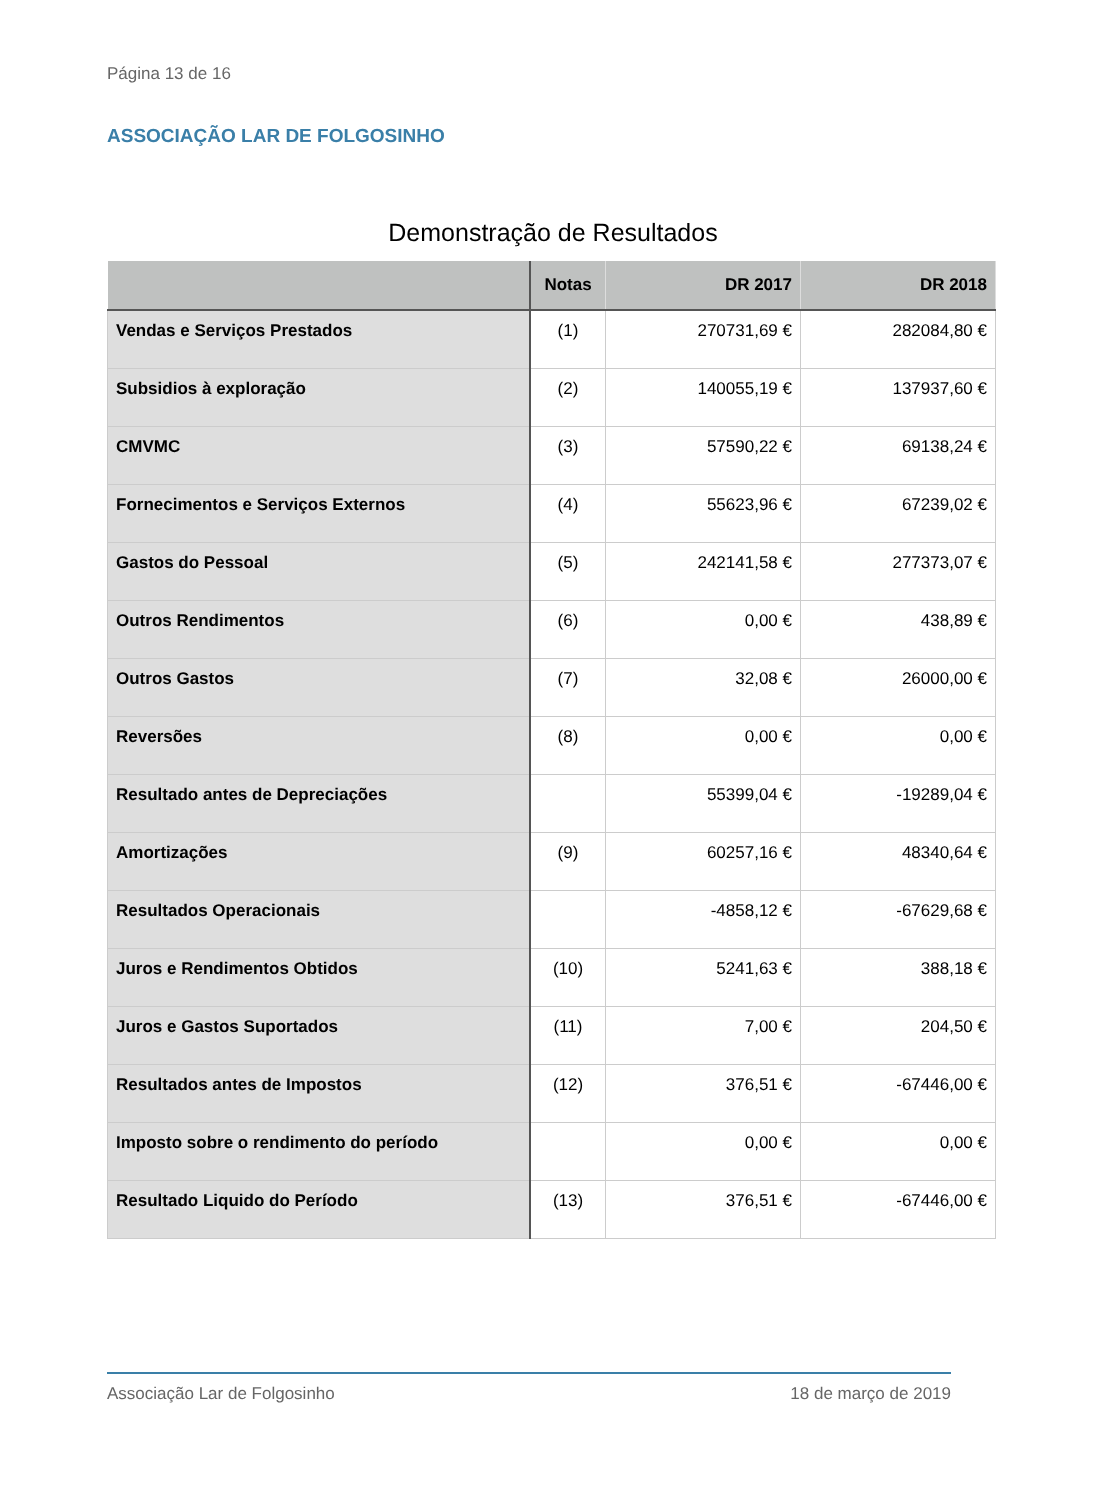Página 13 de 16
ASSOCIAÇÃO LAR DE FOLGOSINHO
Demonstração de Resultados
| | Notas | DR 2017 | DR 2018 |
| --- | --- | --- | --- |
| Vendas e Serviços Prestados | (1) | 270731,69 € | 282084,80 € |
| Subsidios à exploração | (2) | 140055,19 € | 137937,60 € |
| CMVMC | (3) | 57590,22 € | 69138,24 € |
| Fornecimentos e Serviços Externos | (4) | 55623,96 € | 67239,02 € |
| Gastos do Pessoal | (5) | 242141,58 € | 277373,07 € |
| Outros Rendimentos | (6) | 0,00 € | 438,89 € |
| Outros Gastos | (7) | 32,08 € | 26000,00 € |
| Reversões | (8) | 0,00 € | 0,00 € |
| Resultado antes de Depreciações | | 55399,04 € | -19289,04 € |
| Amortizações | (9) | 60257,16 € | 48340,64 € |
| Resultados Operacionais | | -4858,12 € | -67629,68 € |
| Juros e Rendimentos Obtidos | (10) | 5241,63 € | 388,18 € |
| Juros e Gastos Suportados | (11) | 7,00 € | 204,50 € |
| Resultados antes de Impostos | (12) | 376,51 € | -67446,00 € |
| Imposto sobre o rendimento do período | | 0,00 € | 0,00 € |
| Resultado Liquido do Período | (13) | 376,51 € | -67446,00 € |
Associação Lar de Folgosinho 18 de março de 2019